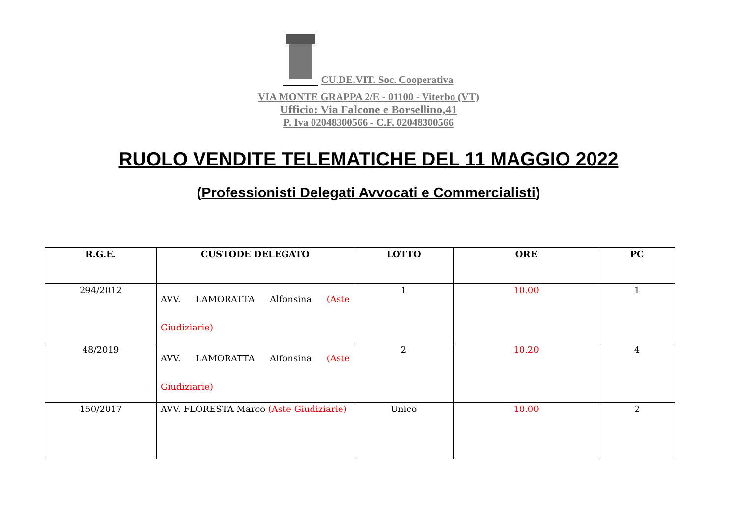CU.DE.VIT. Soc. Cooperativa
VIA MONTE GRAPPA 2/E - 01100 - Viterbo (VT)
Ufficio: Via Falcone e Borsellino,41
P. Iva 02048300566 - C.F. 02048300566
RUOLO VENDITE TELEMATICHE DEL 11 MAGGIO 2022
(Professionisti Delegati Avvocati e Commercialisti)
| R.G.E. | CUSTODE DELEGATO | LOTTO | ORE | PC |
| --- | --- | --- | --- | --- |
| 294/2012 | AVV. LAMORATTA Alfonsina (Aste Giudiziarie) | 1 | 10.00 | 1 |
| 48/2019 | AVV. LAMORATTA Alfonsina (Aste Giudiziarie) | 2 | 10.20 | 4 |
| 150/2017 | AVV. FLORESTA Marco (Aste Giudiziarie) | Unico | 10.00 | 2 |